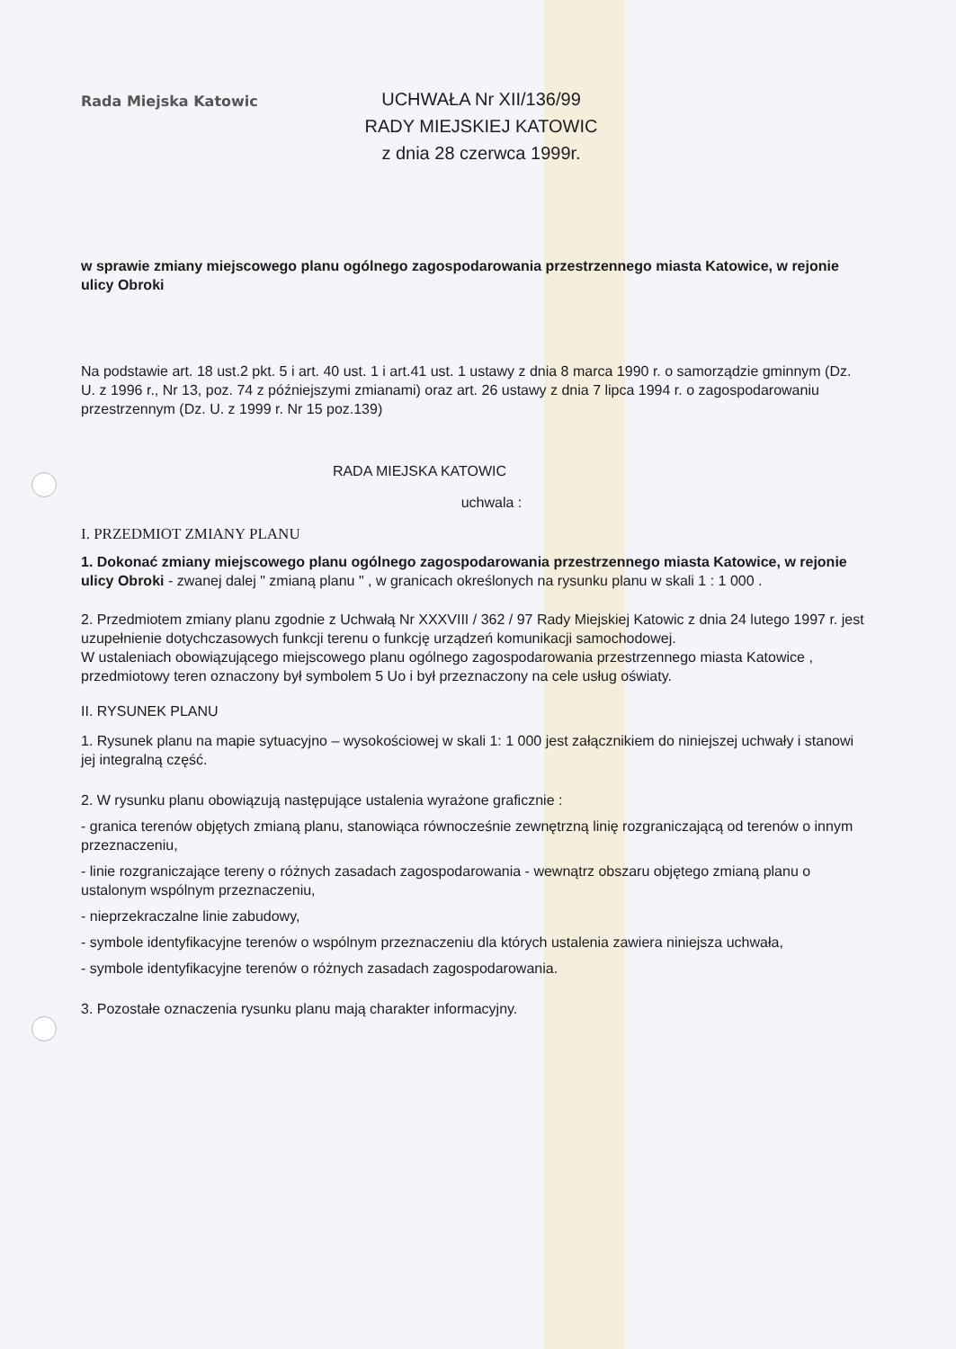Rada Miejska Katowic
UCHWAŁA Nr XII/136/99
RADY MIEJSKIEJ KATOWIC
z dnia 28 czerwca 1999r.
w sprawie zmiany miejscowego planu ogólnego zagospodarowania przestrzennego miasta Katowice, w rejonie ulicy Obroki
Na podstawie art. 18 ust.2 pkt. 5 i art. 40 ust. 1 i art.41 ust. 1 ustawy z dnia 8 marca 1990 r. o samorządzie gminnym (Dz. U. z 1996 r., Nr 13, poz. 74 z późniejszymi zmianami) oraz art. 26 ustawy z dnia 7 lipca 1994 r. o zagospodarowaniu przestrzennym (Dz. U. z 1999 r. Nr 15 poz.139)
RADA MIEJSKA KATOWIC
uchwala :
I. PRZEDMIOT ZMIANY PLANU
1. Dokonać zmiany miejscowego planu ogólnego zagospodarowania przestrzennego miasta Katowice, w rejonie ulicy Obroki - zwanej dalej " zmianą planu " , w granicach określonych na rysunku planu w skali 1 : 1 000 .
2. Przedmiotem zmiany planu zgodnie z Uchwałą Nr XXXVIII / 362 / 97 Rady Miejskiej Katowic z dnia 24 lutego 1997 r. jest uzupełnienie dotychczasowych funkcji terenu o funkcję urządzeń komunikacji samochodowej.
W ustaleniach obowiązującego miejscowego planu ogólnego zagospodarowania przestrzennego miasta Katowice , przedmiotowy teren oznaczony był symbolem 5 Uo i był przeznaczony na cele usług oświaty.
II. RYSUNEK PLANU
1. Rysunek planu na mapie sytuacyjno – wysokościowej w skali 1: 1 000 jest załącznikiem do niniejszej uchwały i stanowi jej integralną część.
2. W rysunku planu obowiązują następujące ustalenia wyrażone graficznie :
- granica terenów objętych zmianą planu, stanowiąca równocześnie zewnętrzną linię rozgraniczającą od terenów o innym przeznaczeniu,
- linie rozgraniczające tereny o różnych zasadach zagospodarowania - wewnątrz obszaru objętego zmianą planu o ustalonym wspólnym przeznaczeniu,
- nieprzekraczalne linie zabudowy,
- symbole identyfikacyjne terenów o wspólnym przeznaczeniu dla których ustalenia zawiera niniejsza uchwała,
- symbole identyfikacyjne terenów o różnych zasadach zagospodarowania.
3. Pozostałe oznaczenia rysunku planu mają charakter informacyjny.